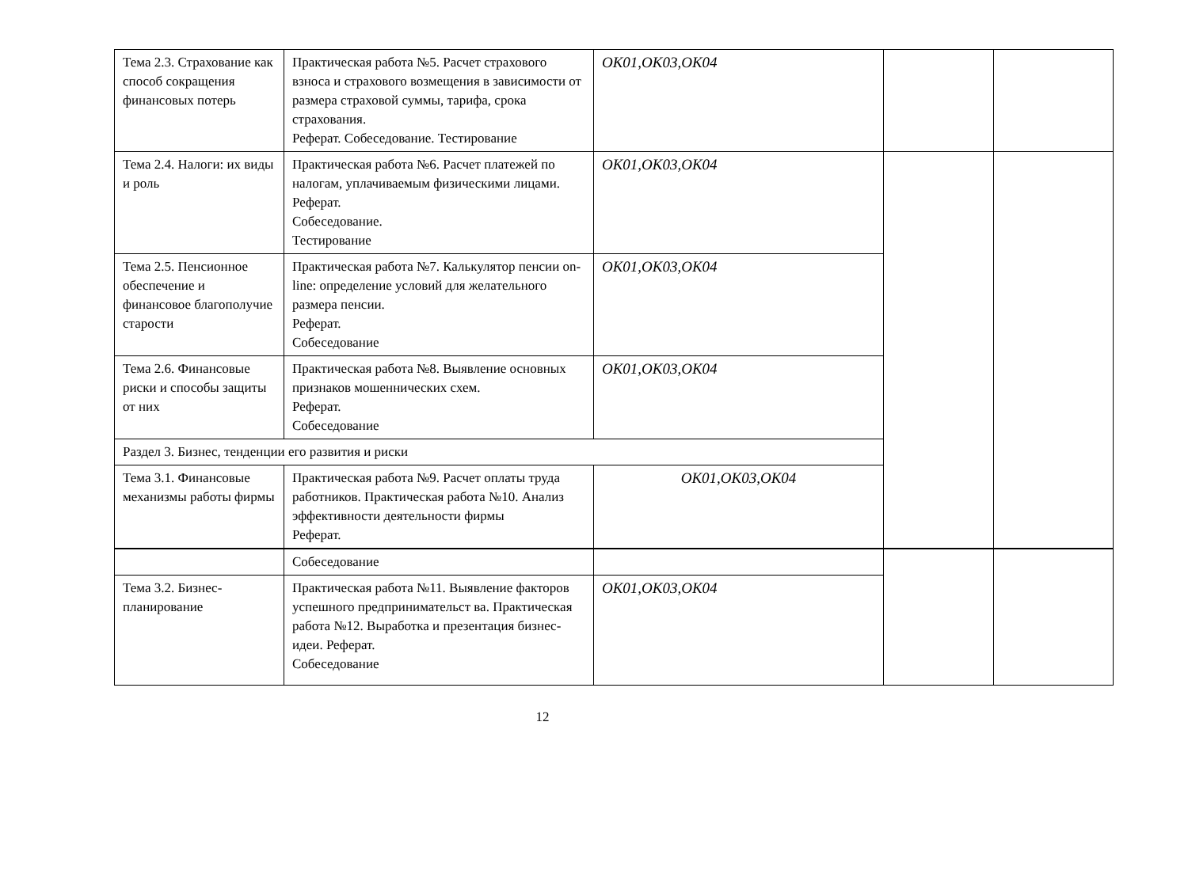| Тема 2.3. Страхование как способ сокращения финансовых потерь | Практическая работа №5. Расчет страхового взноса и страхового возмещения в зависимости от размера страховой суммы, тарифа, срока страхования. Реферат. Собеседование. Тестирование | ОК01,ОК03,ОК04 | | |
| Тема 2.4. Налоги: их виды и роль | Практическая работа №6. Расчет платежей по налогам, уплачиваемым физическими лицами. Реферат. Собеседование. Тестирование | ОК01,ОК03,ОК04 | | |
| Тема 2.5. Пенсионное обеспечение и финансовое благополучие старости | Практическая работа №7. Калькулятор пенсии on-line: определение условий для желательного размера пенсии. Реферат. Собеседование | ОК01,ОК03,ОК04 | | |
| Тема 2.6. Финансовые риски и способы защиты от них | Практическая работа №8. Выявление основных признаков мошеннических схем. Реферат. Собеседование | ОК01,ОК03,ОК04 | | |
| Раздел 3. Бизнес, тенденции его развития и риски | | | | |
| Тема 3.1. Финансовые механизмы работы фирмы | Практическая работа №9. Расчет оплаты труда работников. Практическая работа №10. Анализ эффективности деятельности фирмы Реферат. | ОК01,ОК03,ОК04 | | |
| | Собеседование | | | |
| Тема 3.2. Бизнес-планирование | Практическая работа №11. Выявление факторов успешного предпринимательст ва. Практическая работа №12. Выработка и презентация бизнес-идеи. Реферат. Собеседование | ОК01,ОК03,ОК04 | | |
12